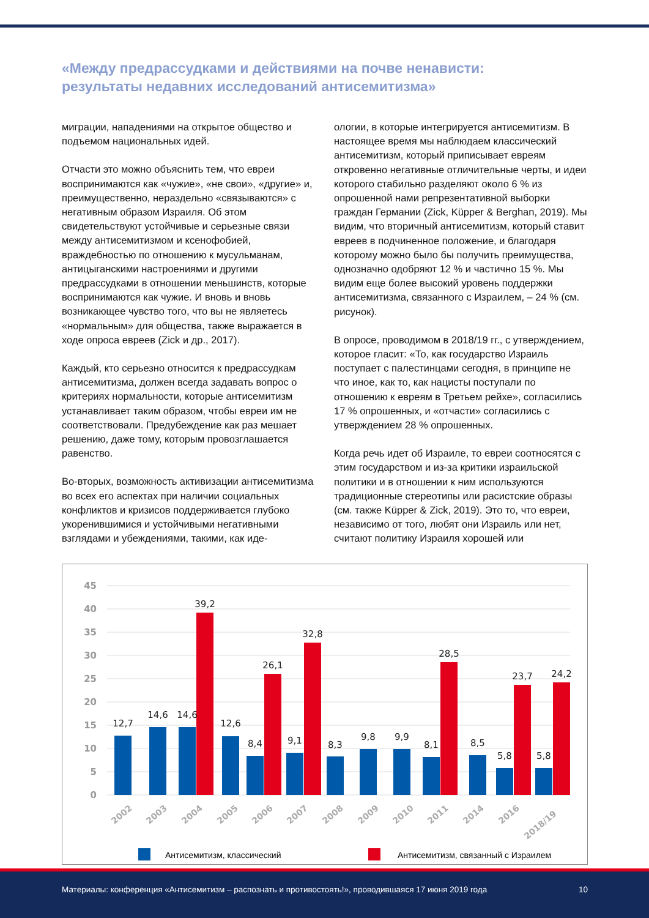«Между предрассудками и действиями на почве ненависти:
результаты недавних исследований антисемитизма»
миграции, нападениями на открытое общество и подъемом национальных идей.
Отчасти это можно объяснить тем, что евреи воспринимаются как «чужие», «не свои», «другие» и, преимущественно, нераздельно «связываются» с негативным образом Израиля. Об этом свидетельствуют устойчивые и серьезные связи между антисемитизмом и ксенофобией, враждебностью по отношению к мусульманам, антицыганскими настроениями и другими предрассудками в отношении меньшинств, которые воспринимаются как чужие. И вновь и вновь возникающее чувство того, что вы не являетесь «нормальным» для общества, также выражается в ходе опроса евреев (Zick и др., 2017).
Каждый, кто серьезно относится к предрассудкам антисемитизма, должен всегда задавать вопрос о критериях нормальности, которые антисемитизм устанавливает таким образом, чтобы евреи им не соответствовали. Предубеждение как раз мешает решению, даже тому, которым провозглашается равенство.
Во-вторых, возможность активизации антисемитизма во всех его аспектах при наличии социальных конфликтов и кризисов поддерживается глубоко укоренившимися и устойчивыми негативными взглядами и убеждениями, такими, как иде-
ологии, в которые интегрируется антисемитизм. В настоящее время мы наблюдаем классический антисемитизм, который приписывает евреям откровенно негативные отличительные черты, и идеи которого стабильно разделяют около 6 % из опрошенной нами репрезентативной выборки граждан Германии (Zick, Küpper & Berghan, 2019). Мы видим, что вторичный антисемитизм, который ставит евреев в подчиненное положение, и благодаря которому можно было бы получить преимущества, однозначно одобряют 12 % и частично 15 %. Мы видим еще более высокий уровень поддержки антисемитизма, связанного с Израилем, – 24 % (см. рисунок).
В опросе, проводимом в 2018/19 гг., с утверждением, которое гласит: «То, как государство Израиль поступает с палестинцами сегодня, в принципе не что иное, как то, как нацисты поступали по отношению к евреям в Третьем рейхе», согласились 17 % опрошенных, и «отчасти» согласились с утверждением 28 % опрошенных.
Когда речь идет об Израиле, то евреи соотносятся с этим государством и из-за критики израильской политики и в отношении к ним используются традиционные стереотипы или расистские образы (см. также Küpper & Zick, 2019). Это то, что евреи, независимо от того, любят они Израиль или нет, считают политику Израиля хорошей или
45
40
35
30
25
20
15
10
5
0
12,7
14,6
14,6
39,2
12,6
8,4
26,1
9,1
32,8
8,3
9,8
9,9
8,1
28,5
8,5
5,8
23,7
5,8
24,2
2002
2003
2004
2005
2006
2007
2008
2009
2010
2011
2014
2016
2018/19
Антисемитизм, классический
Антисемитизм, связанный с Израилем
Материалы: конференция «Антисемитизм – распознать и противостоять!», проводившаяся 17 июня 2019 года 10